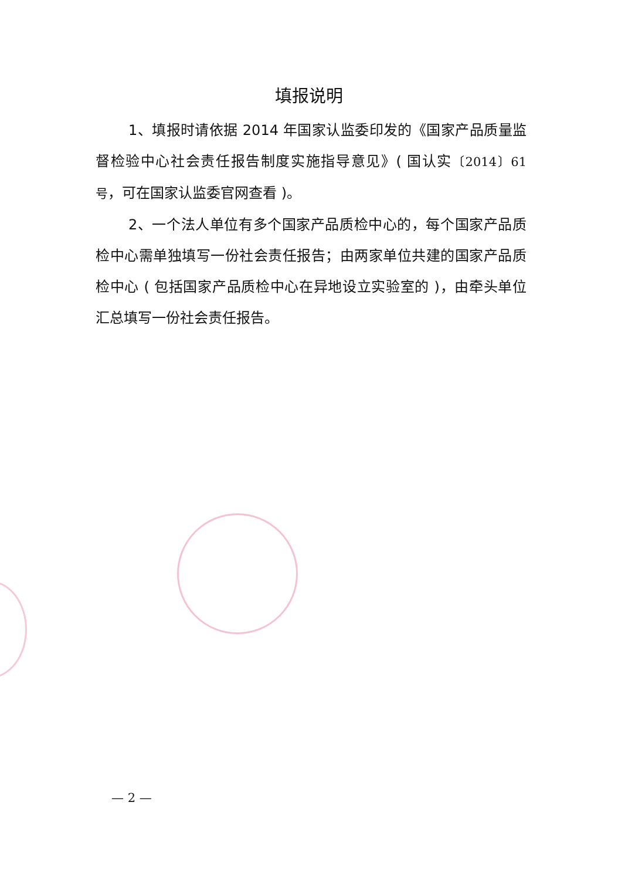填报说明
1、填报时请依据 2014 年国家认监委印发的《国家产品质量监督检验中心社会责任报告制度实施指导意见》( 国认实〔2014〕61 号，可在国家认监委官网查看 )。
2、一个法人单位有多个国家产品质检中心的，每个国家产品质检中心需单独填写一份社会责任报告；由两家单位共建的国家产品质检中心 ( 包括国家产品质检中心在异地设立实验室的 )，由牵头单位汇总填写一份社会责任报告。
— 2 —